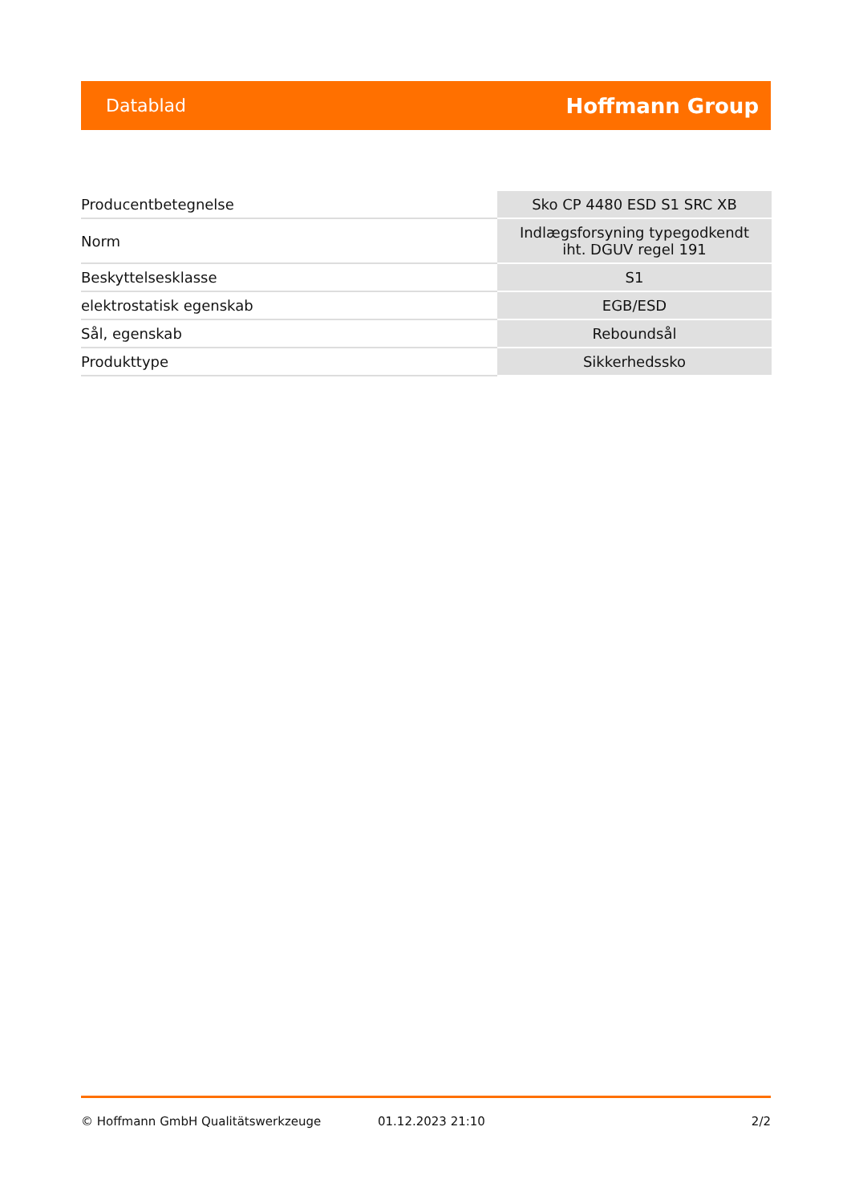Datablad Hoffmann Group
| Producentbetegnelse | Sko CP 4480 ESD S1 SRC XB |
| Norm | Indlægsforsyning typegodkendt iht. DGUV regel 191 |
| Beskyttelsesklasse | S1 |
| elektrostatisk egenskab | EGB/ESD |
| Sål, egenskab | Reboundsål |
| Produkttype | Sikkerhedssko |
© Hoffmann GmbH Qualitätswerkzeuge 01.12.2023 21:10 2/2